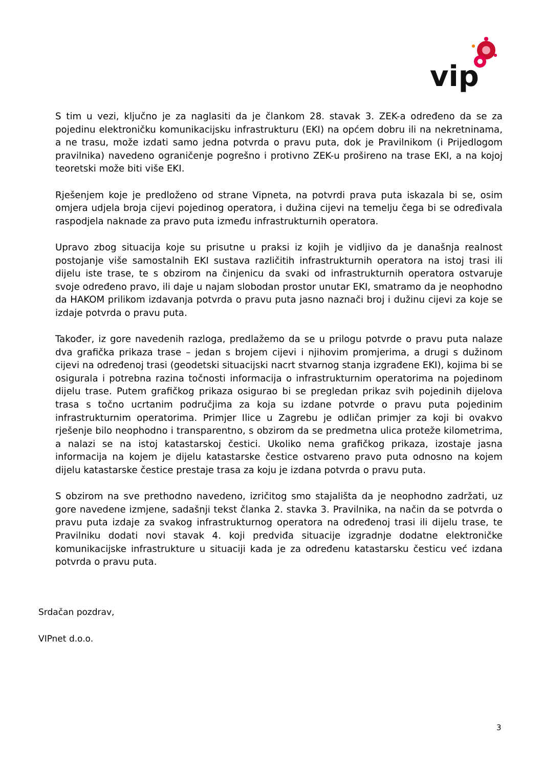vip
S tim u vezi, ključno je za naglasiti da je člankom 28. stavak 3. ZEK-a određeno da se za pojedinu elektroničku komunikacijsku infrastrukturu (EKI) na općem dobru ili na nekretninama, a ne trasu, može izdati samo jedna potvrda o pravu puta, dok je Pravilnikom (i Prijedlogom pravilnika) navedeno ograničenje pogrešno i protivno ZEK-u prošireno na trase EKI, a na kojoj teoretski može biti više EKI.
Rješenjem koje je predloženo od strane Vipneta, na potvrdi prava puta iskazala bi se, osim omjera udjela broja cijevi pojedinog operatora, i dužina cijevi na temelju čega bi se određivala raspodjela naknade za pravo puta između infrastrukturnih operatora.
Upravo zbog situacija koje su prisutne u praksi iz kojih je vidljivo da je današnja realnost postojanje više samostalnih EKI sustava različitih infrastrukturnih operatora na istoj trasi ili dijelu iste trase, te s obzirom na činjenicu da svaki od infrastrukturnih operatora ostvaruje svoje određeno pravo, ili daje u najam slobodan prostor unutar EKI, smatramo da je neophodno da HAKOM prilikom izdavanja potvrda o pravu puta jasno naznači broj i dužinu cijevi za koje se izdaje potvrda o pravu puta.
Također, iz gore navedenih razloga, predlažemo da se u prilogu potvrde o pravu puta nalaze dva grafička prikaza trase – jedan s brojem cijevi i njihovim promjerima, a drugi s dužinom cijevi na određenoj trasi (geodetski situacijski nacrt stvarnog stanja izgrađene EKI), kojima bi se osigurala i potrebna razina točnosti informacija o infrastrukturnim operatorima na pojedinom dijelu trase. Putem grafičkog prikaza osigurao bi se pregledan prikaz svih pojedinih dijelova trasa s točno ucrtanim područjima za koja su izdane potvrde o pravu puta pojedinim infrastrukturnim operatorima. Primjer Ilice u Zagrebu je odličan primjer za koji bi ovakvo rješenje bilo neophodno i transparentno, s obzirom da se predmetna ulica proteže kilometrima, a nalazi se na istoj katastarskoj čestici. Ukoliko nema grafičkog prikaza, izostaje jasna informacija na kojem je dijelu katastarske čestice ostvareno pravo puta odnosno na kojem dijelu katastarske čestice prestaje trasa za koju je izdana potvrda o pravu puta.
S obzirom na sve prethodno navedeno, izričitog smo stajališta da je neophodno zadržati, uz gore navedene izmjene, sadašnji tekst članka 2. stavka 3. Pravilnika, na način da se potvrda o pravu puta izdaje za svakog infrastrukturnog operatora na određenoj trasi ili dijelu trase, te Pravilniku dodati novi stavak 4. koji predviđa situacije izgradnje dodatne elektroničke komunikacijske infrastrukture u situaciji kada je za određenu katastarsku česticu već izdana potvrda o pravu puta.
Srdačan pozdrav,
VIPnet d.o.o.
3